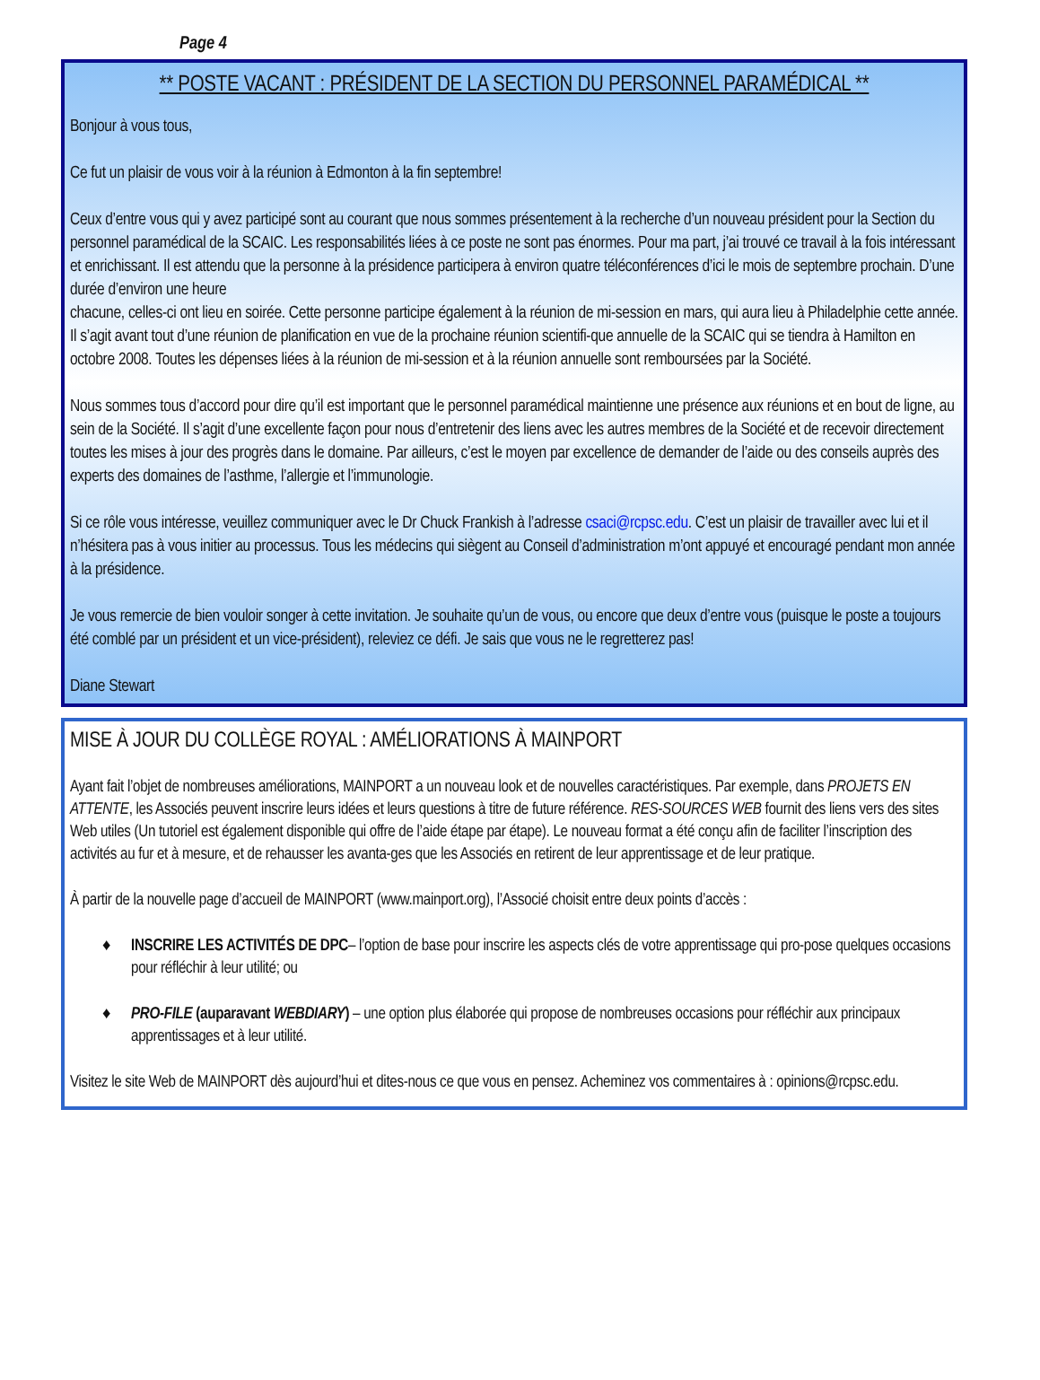Page 4
** POSTE VACANT : PRÉSIDENT DE LA SECTION DU PERSONNEL PARAMÉDICAL **
Bonjour à vous tous,
Ce fut un plaisir de vous voir à la réunion à Edmonton à la fin septembre!
Ceux d’entre vous qui y avez participé sont au courant que nous sommes présentement à la recherche d’un nouveau président pour la Section du personnel paramédical de la SCAIC. Les responsabilités liées à ce poste ne sont pas énormes. Pour ma part, j’ai trouvé ce travail à la fois intéressant et enrichissant. Il est attendu que la personne à la présidence participera à environ quatre téléconférences d’ici le mois de septembre prochain. D’une durée d’environ une heure
chacune, celles-ci ont lieu en soirée. Cette personne participe également à la réunion de mi-session en mars, qui aura lieu à Philadelphie cette année. Il s’agit avant tout d’une réunion de planification en vue de la prochaine réunion scientifi-que annuelle de la SCAIC qui se tiendra à Hamilton en octobre 2008. Toutes les dépenses liées à la réunion de mi-session et à la réunion annuelle sont remboursées par la Société.
Nous sommes tous d’accord pour dire qu’il est important que le personnel paramédical maintienne une présence aux réunions et en bout de ligne, au sein de la Société. Il s’agit d’une excellente façon pour nous d’entretenir des liens avec les autres membres de la Société et de recevoir directement toutes les mises à jour des progrès dans le domaine. Par ailleurs, c’est le moyen par excellence de demander de l’aide ou des conseils auprès des experts des domaines de l’asthme, l’allergie et l’immunologie.
Si ce rôle vous intéresse, veuillez communiquer avec le Dr Chuck Frankish à l’adresse csaci@rcpsc.edu. C’est un plaisir de travailler avec lui et il n’hésitera pas à vous initier au processus. Tous les médecins qui siègent au Conseil d’administration m’ont appuyé et encouragé pendant mon année à la présidence.
Je vous remercie de bien vouloir songer à cette invitation. Je souhaite qu’un de vous, ou encore que deux d’entre vous (puisque le poste a toujours été comblé par un président et un vice-président), releviez ce défi. Je sais que vous ne le regretterez pas!
Diane Stewart
MISE À JOUR DU COLLÈGE ROYAL : AMÉLIORATIONS À MAINPORT
Ayant fait l’objet de nombreuses améliorations, MAINPORT a un nouveau look et de nouvelles caractéristiques. Par exemple, dans PROJETS EN ATTENTE, les Associés peuvent inscrire leurs idées et leurs questions à titre de future référence. RES-SOURCES WEB fournit des liens vers des sites Web utiles (Un tutoriel est également disponible qui offre de l’aide étape par étape). Le nouveau format a été conçu afin de faciliter l’inscription des activités au fur et à mesure, et de rehausser les avanta-ges que les Associés en retirent de leur apprentissage et de leur pratique.
À partir de la nouvelle page d’accueil de MAINPORT (www.mainport.org), l’Associé choisit entre deux points d’accès :
♦ INSCRIRE LES ACTIVITÉS DE DPC– l’option de base pour inscrire les aspects clés de votre apprentissage qui pro-pose quelques occasions pour réfléchir à leur utilité; ou
♦ PRO-FILE (auparavant WEBDIARY) – une option plus élaborée qui propose de nombreuses occasions pour réfléchir aux principaux apprentissages et à leur utilité.
Visitez le site Web de MAINPORT dès aujourd’hui et dites-nous ce que vous en pensez. Acheminez vos commentaires à : opinions@rcpsc.edu.